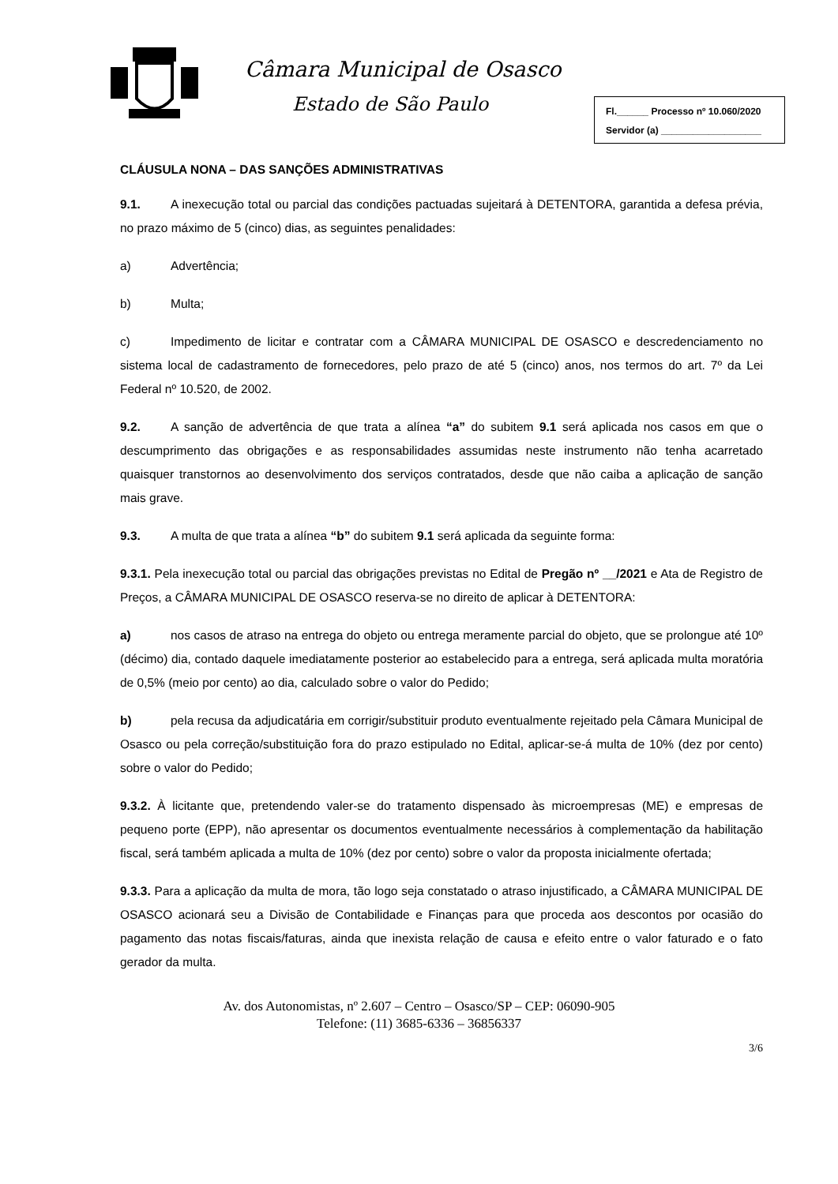Câmara Municipal de Osasco
Estado de São Paulo
Fl.______ Processo nº 10.060/2020
Servidor (a) ___________________
CLÁUSULA NONA – DAS SANÇÕES ADMINISTRATIVAS
9.1. A inexecução total ou parcial das condições pactuadas sujeitará à DETENTORA, garantida a defesa prévia, no prazo máximo de 5 (cinco) dias, as seguintes penalidades:
a) Advertência;
b) Multa;
c) Impedimento de licitar e contratar com a CÂMARA MUNICIPAL DE OSASCO e descredenciamento no sistema local de cadastramento de fornecedores, pelo prazo de até 5 (cinco) anos, nos termos do art. 7º da Lei Federal nº 10.520, de 2002.
9.2. A sanção de advertência de que trata a alínea “a” do subitem 9.1 será aplicada nos casos em que o descumprimento das obrigações e as responsabilidades assumidas neste instrumento não tenha acarretado quaisquer transtornos ao desenvolvimento dos serviços contratados, desde que não caiba a aplicação de sanção mais grave.
9.3. A multa de que trata a alínea “b” do subitem 9.1 será aplicada da seguinte forma:
9.3.1. Pela inexecução total ou parcial das obrigações previstas no Edital de Pregão nº __/2021 e Ata de Registro de Preços, a CÂMARA MUNICIPAL DE OSASCO reserva-se no direito de aplicar à DETENTORA:
a) nos casos de atraso na entrega do objeto ou entrega meramente parcial do objeto, que se prolongue até 10º (décimo) dia, contado daquele imediatamente posterior ao estabelecido para a entrega, será aplicada multa moratória de 0,5% (meio por cento) ao dia, calculado sobre o valor do Pedido;
b) pela recusa da adjudicatária em corrigir/substituir produto eventualmente rejeitado pela Câmara Municipal de Osasco ou pela correção/substituição fora do prazo estipulado no Edital, aplicar-se-á multa de 10% (dez por cento) sobre o valor do Pedido;
9.3.2. À licitante que, pretendendo valer-se do tratamento dispensado às microempresas (ME) e empresas de pequeno porte (EPP), não apresentar os documentos eventualmente necessários à complementação da habilitação fiscal, será também aplicada a multa de 10% (dez por cento) sobre o valor da proposta inicialmente ofertada;
9.3.3. Para a aplicação da multa de mora, tão logo seja constatado o atraso injustificado, a CÂMARA MUNICIPAL DE OSASCO acionará seu a Divisão de Contabilidade e Finanças para que proceda aos descontos por ocasião do pagamento das notas fiscais/faturas, ainda que inexista relação de causa e efeito entre o valor faturado e o fato gerador da multa.
Av. dos Autonomistas, nº 2.607 – Centro – Osasco/SP – CEP: 06090-905
Telefone: (11) 3685-6336 – 36856337
3/6